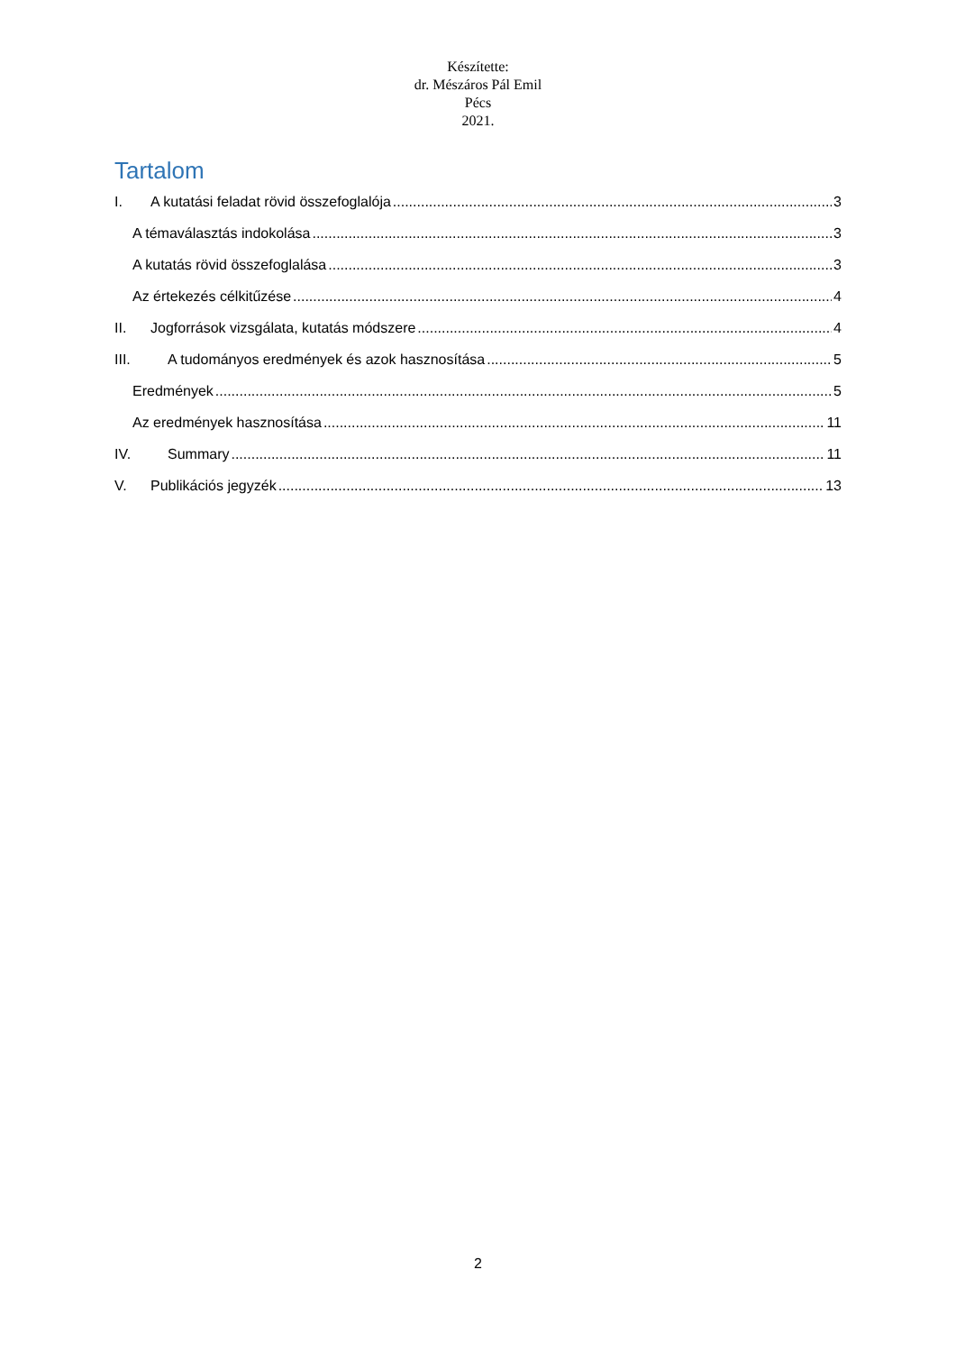Készítette:
dr. Mészáros Pál Emil
Pécs
2021.
Tartalom
I. A kutatási feladat rövid összefoglalója 3
A témaválasztás indokolása 3
A kutatás rövid összefoglalása 3
Az értekezés célkitűzése 4
II. Jogforrások vizsgálata, kutatás módszere 4
III. A tudományos eredmények és azok hasznosítása 5
Eredmények 5
Az eredmények hasznosítása 11
IV. Summary 11
V. Publikációs jegyzék 13
2